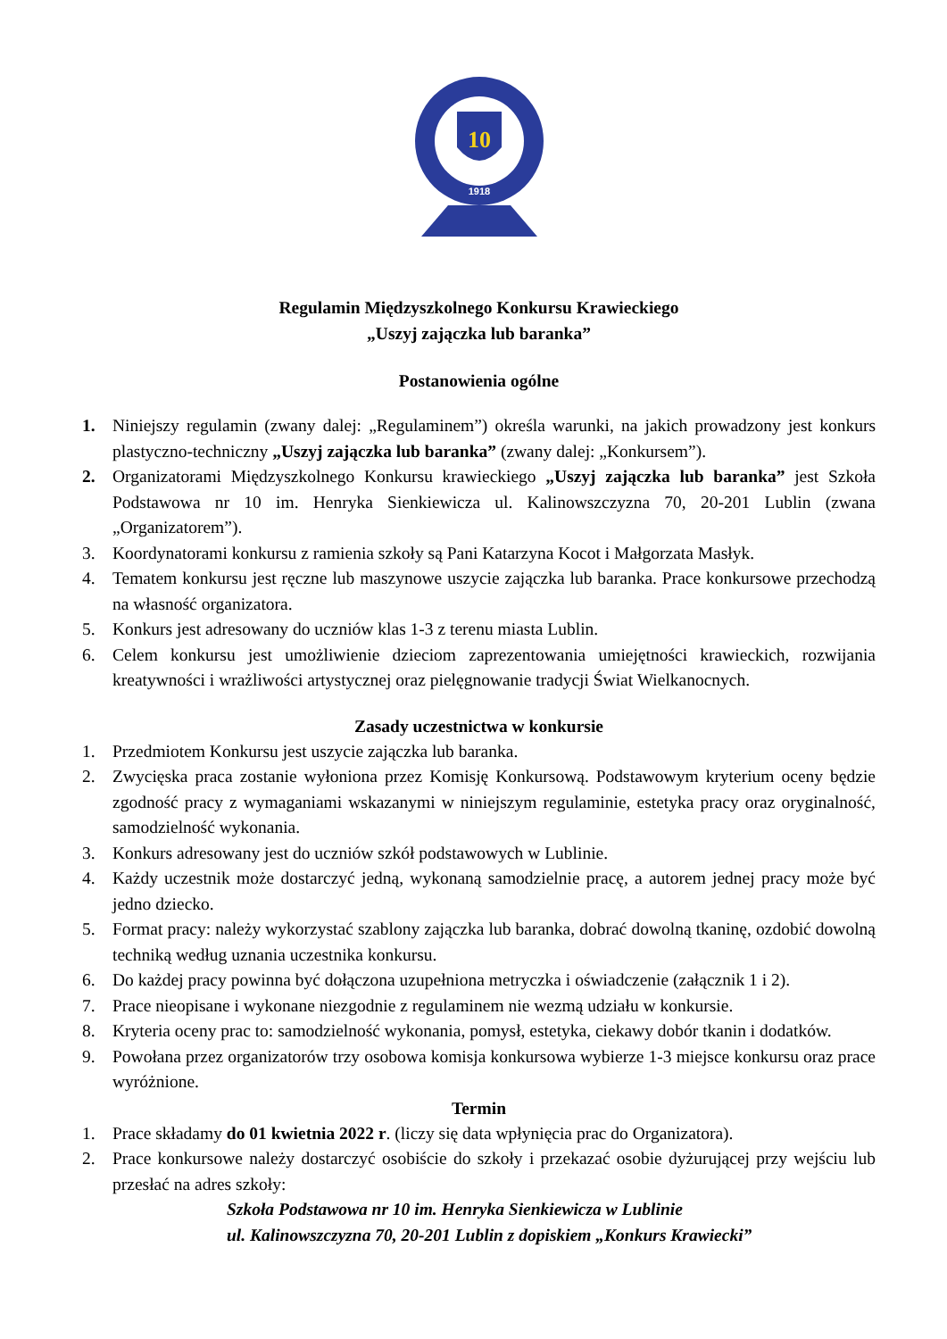10
1918
Regulamin Międzyszkolnego Konkursu Krawieckiego
„Uszyj zajączka lub baranka”
Postanowienia ogólne
1. Niniejszy regulamin (zwany dalej: „Regulaminem”) określa warunki, na jakich prowadzony jest konkurs plastyczno-techniczny „Uszyj zajączka lub baranka” (zwany dalej: „Konkursem”).
2. Organizatorami Międzyszkolnego Konkursu krawieckiego „Uszyj zajączka lub baranka” jest Szkoła Podstawowa nr 10 im. Henryka Sienkiewicza ul. Kalinowszczyzna 70, 20-201 Lublin (zwana „Organizatorem”).
3. Koordynatorami konkursu z ramienia szkoły są Pani Katarzyna Kocot i Małgorzata Masłyk.
4. Tematem konkursu jest ręczne lub maszynowe uszycie zajączka lub baranka. Prace konkursowe przechodzą na własność organizatora.
5. Konkurs jest adresowany do uczniów klas 1-3 z terenu miasta Lublin.
6. Celem konkursu jest umożliwienie dzieciom zaprezentowania umiejętności krawieckich, rozwijania kreatywności i wrażliwości artystycznej oraz pielęgnowanie tradycji Świat Wielkanocnych.
Zasady uczestnictwa w konkursie
1. Przedmiotem Konkursu jest uszycie zajączka lub baranka.
2. Zwycięska praca zostanie wyłoniona przez Komisję Konkursową. Podstawowym kryterium oceny będzie zgodność pracy z wymaganiami wskazanymi w niniejszym regulaminie, estetyka pracy oraz oryginalność, samodzielność wykonania.
3. Konkurs adresowany jest do uczniów szkół podstawowych w Lublinie.
4. Każdy uczestnik może dostarczyć jedną, wykonaną samodzielnie pracę, a autorem jednej pracy może być jedno dziecko.
5. Format pracy: należy wykorzystać szablony zajączka lub baranka, dobrać dowolną tkaninę, ozdobić dowolną techniką według uznania uczestnika konkursu.
6. Do każdej pracy powinna być dołączona uzupełniona metryczka i oświadczenie (załącznik 1 i 2).
7. Prace nieopisane i wykonane niezgodnie z regulaminem nie wezmą udziału w konkursie.
8. Kryteria oceny prac to: samodzielność wykonania, pomysł, estetyka, ciekawy dobór tkanin i dodatków.
9. Powołana przez organizatorów trzy osobowa komisja konkursowa wybierze 1-3 miejsce konkursu oraz prace wyróżnione.
Termin
1. Prace składamy do 01 kwietnia 2022 r. (liczy się data wpłynięcia prac do Organizatora).
2. Prace konkursowe należy dostarczyć osobiście do szkoły i przekazać osobie dyżurującej przy wejściu lub przesłać na adres szkoły:
Szkoła Podstawowa nr 10 im. Henryka Sienkiewicza w Lublinie
ul. Kalinowszczyzna 70, 20-201 Lublin z dopiskiem „Konkurs Krawiecki”